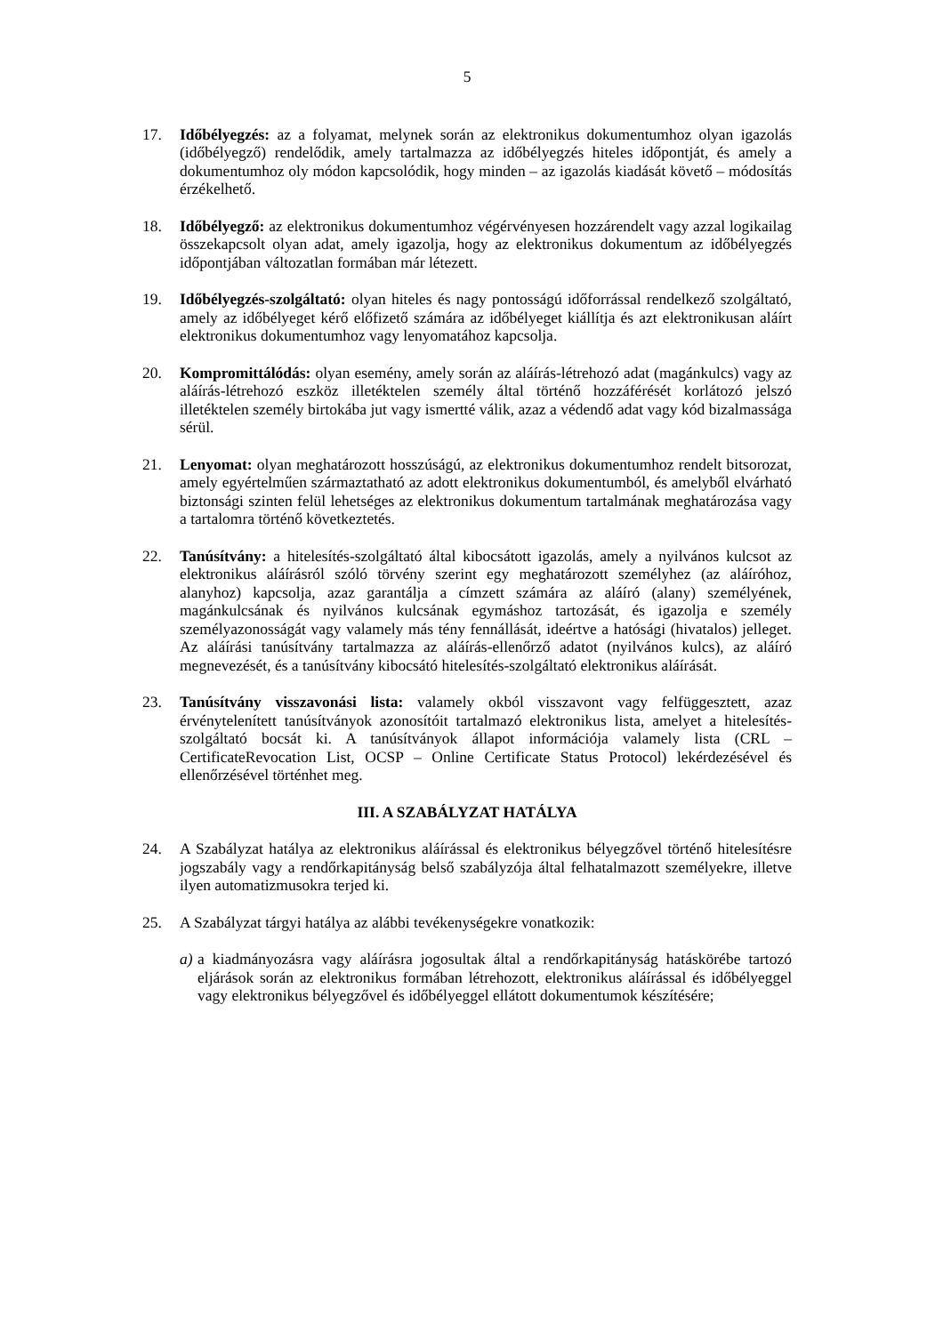5
17. Időbélyegzés: az a folyamat, melynek során az elektronikus dokumentumhoz olyan igazolás (időbélyegző) rendelődik, amely tartalmazza az időbélyegzés hiteles időpontját, és amely a dokumentumhoz oly módon kapcsolódik, hogy minden – az igazolás kiadását követő – módosítás érzékelhető.
18. Időbélyegző: az elektronikus dokumentumhoz végérvényesen hozzárendelt vagy azzal logikailag összekapcsolt olyan adat, amely igazolja, hogy az elektronikus dokumentum az időbélyegzés időpontjában változatlan formában már létezett.
19. Időbélyegzés-szolgáltató: olyan hiteles és nagy pontosságú időforrással rendelkező szolgáltató, amely az időbélyeget kérő előfizető számára az időbélyeget kiállítja és azt elektronikusan aláírt elektronikus dokumentumhoz vagy lenyomatához kapcsolja.
20. Kompromittálódás: olyan esemény, amely során az aláírás-létrehozó adat (magánkulcs) vagy az aláírás-létrehozó eszköz illetéktelen személy által történő hozzáférését korlátozó jelszó illetéktelen személy birtokába jut vagy ismertté válik, azaz a védendő adat vagy kód bizalmassága sérül.
21. Lenyomat: olyan meghatározott hosszúságú, az elektronikus dokumentumhoz rendelt bitsorozat, amely egyértelműen származtatható az adott elektronikus dokumentumból, és amelyből elvárható biztonsági szinten felül lehetséges az elektronikus dokumentum tartalmának meghatározása vagy a tartalomra történő következtetés.
22. Tanúsítvány: a hitelesítés-szolgáltató által kibocsátott igazolás, amely a nyilvános kulcsot az elektronikus aláírásról szóló törvény szerint egy meghatározott személyhez (az aláíróhoz, alanyhoz) kapcsolja, azaz garantálja a címzett számára az aláíró (alany) személyének, magánkulcsának és nyilvános kulcsának egymáshoz tartozását, és igazolja e személy személyazonosságát vagy valamely más tény fennállását, ideértve a hatósági (hivatalos) jelleget. Az aláírási tanúsítvány tartalmazza az aláírás-ellenőrző adatot (nyilvános kulcs), az aláíró megnevezését, és a tanúsítvány kibocsátó hitelesítés-szolgáltató elektronikus aláírását.
23. Tanúsítvány visszavonási lista: valamely okból visszavont vagy felfüggesztett, azaz érvénytelenített tanúsítványok azonosítóit tartalmazó elektronikus lista, amelyet a hitelesítés-szolgáltató bocsát ki. A tanúsítványok állapot információja valamely lista (CRL – CertificateRevocation List, OCSP – Online Certificate Status Protocol) lekérdezésével és ellenőrzésével történhet meg.
III. A SZABÁLYZAT HATÁLYA
24. A Szabályzat hatálya az elektronikus aláírással és elektronikus bélyegzővel történő hitelesítésre jogszabály vagy a rendőrkapitányság belső szabályzója által felhatalmazott személyekre, illetve ilyen automatizmusokra terjed ki.
25. A Szabályzat tárgyi hatálya az alábbi tevékenységekre vonatkozik:
a)
a kiadmányozásra vagy aláírásra jogosultak által a rendőrkapitányság hatáskörébe tartozó eljárások során az elektronikus formában létrehozott, elektronikus aláírással és időbélyeggel vagy elektronikus bélyegzővel és időbélyeggel ellátott dokumentumok készítésére;